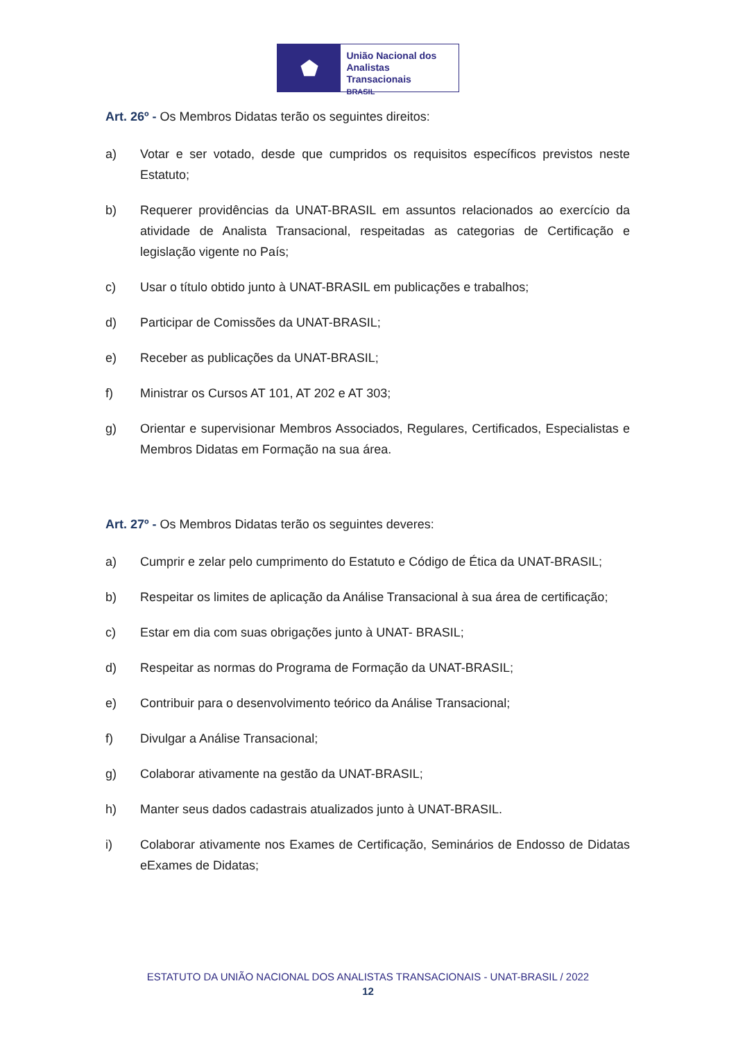⬟
União Nacional dos
Analistas Transacionais
BRASIL
Art. 26º - Os Membros Didatas terão os seguintes direitos:
a) Votar e ser votado, desde que cumpridos os requisitos específicos previstos neste Estatuto;
b) Requerer providências da UNAT-BRASIL em assuntos relacionados ao exercício da atividade de Analista Transacional, respeitadas as categorias de Certificação e legislação vigente no País;
c) Usar o título obtido junto à UNAT-BRASIL em publicações e trabalhos;
d) Participar de Comissões da UNAT-BRASIL;
e) Receber as publicações da UNAT-BRASIL;
f) Ministrar os Cursos AT 101, AT 202 e AT 303;
g) Orientar e supervisionar Membros Associados, Regulares, Certificados, Especialistas e Membros Didatas em Formação na sua área.
Art. 27º - Os Membros Didatas terão os seguintes deveres:
a) Cumprir e zelar pelo cumprimento do Estatuto e Código de Ética da UNAT-BRASIL;
b) Respeitar os limites de aplicação da Análise Transacional à sua área de certificação;
c) Estar em dia com suas obrigações junto à UNAT- BRASIL;
d) Respeitar as normas do Programa de Formação da UNAT-BRASIL;
e) Contribuir para o desenvolvimento teórico da Análise Transacional;
f) Divulgar a Análise Transacional;
g) Colaborar ativamente na gestão da UNAT-BRASIL;
h) Manter seus dados cadastrais atualizados junto à UNAT-BRASIL.
i) Colaborar ativamente nos Exames de Certificação, Seminários de Endosso de Didatas eExames de Didatas;
ESTATUTO DA UNIÃO NACIONAL DOS ANALISTAS TRANSACIONAIS - UNAT-BRASIL / 2022
12